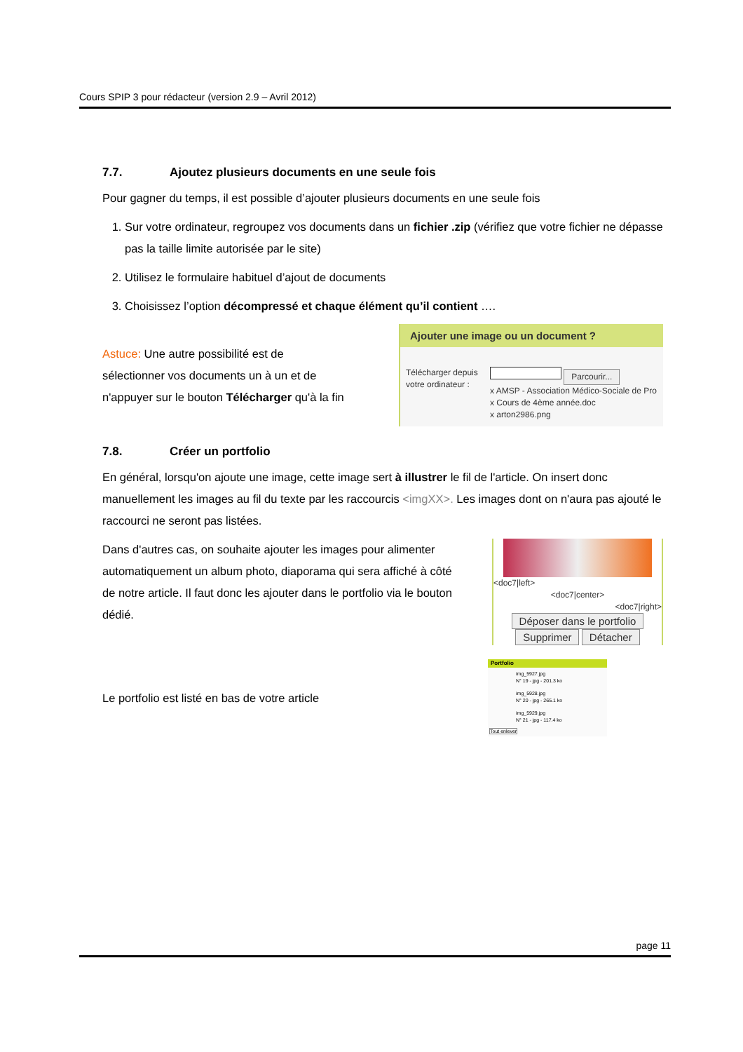Cours SPIP 3 pour rédacteur (version 2.9 – Avril 2012)
7.7. Ajoutez plusieurs documents en une seule fois
Pour gagner du temps, il est possible d’ajouter plusieurs documents en une seule fois
1. Sur votre ordinateur, regroupez vos documents dans un fichier .zip (vérifiez que votre fichier ne dépasse pas la taille limite autorisée par le site)
2. Utilisez le formulaire habituel d’ajout de documents
3. Choisissez l’option décompressé et chaque élément qu’il contient ….
Astuce: Une autre possibilité est de sélectionner vos documents un à un et de n'appuyer sur le bouton Télécharger qu'à la fin
Ajouter une image ou un document ?
Télécharger depuis votre ordinateur :
Parcourir...
x AMSP - Association Médico-Sociale de Pro
x Cours de 4ème année.doc
x arton2986.png
7.8. Créer un portfolio
En général, lorsqu'on ajoute une image, cette image sert à illustrer le fil de l'article. On insert donc manuellement les images au fil du texte par les raccourcis <imgXX>. Les images dont on n'aura pas ajouté le raccourci ne seront pas listées.
Dans d'autres cas, on souhaite ajouter les images pour alimenter automatiquement un album photo, diaporama qui sera affiché à côté de notre article. Il faut donc les ajouter dans le portfolio via le bouton dédié.
<doc7|left>
<doc7|center>
<doc7|right>
Déposer dans le portfolio
Supprimer Détacher
Le portfolio est listé en bas de votre article
Portfolio
img_5927.jpg
N° 19 - jpg - 201.3 ko
img_5928.jpg
N° 20 - jpg - 265.1 ko
img_5929.jpg
N° 21 - jpg - 117.4 ko
Tout enlever
page 11